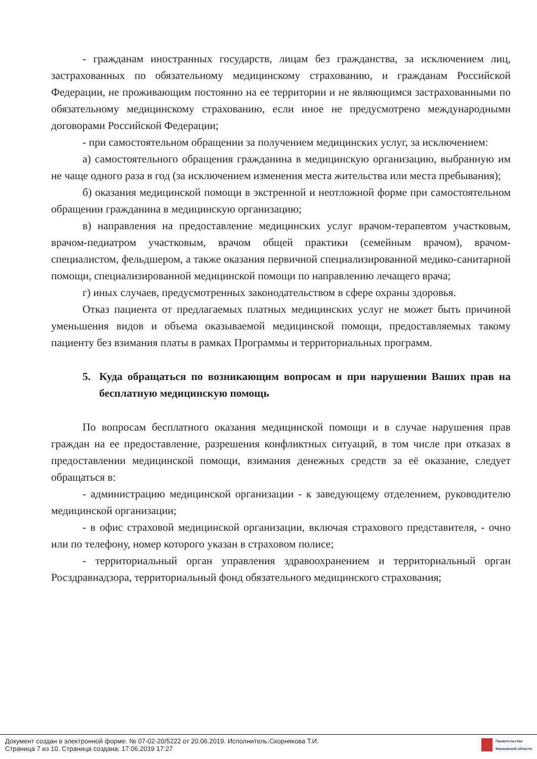- гражданам иностранных государств, лицам без гражданства, за исключением лиц, застрахованных по обязательному медицинскому страхованию, и гражданам Российской Федерации, не проживающим постоянно на ее территории и не являющимся застрахованными по обязательному медицинскому страхованию, если иное не предусмотрено международными договорами Российской Федерации;
- при самостоятельном обращении за получением медицинских услуг, за исключением:
а) самостоятельного обращения гражданина в медицинскую организацию, выбранную им не чаще одного раза в год (за исключением изменения места жительства или места пребывания);
б) оказания медицинской помощи в экстренной и неотложной форме при самостоятельном обращении гражданина в медицинскую организацию;
в) направления на предоставление медицинских услуг врачом-терапевтом участковым, врачом-педиатром участковым, врачом общей практики (семейным врачом), врачом-специалистом, фельдшером, а также оказания первичной специализированной медико-санитарной помощи, специализированной медицинской помощи по направлению лечащего врача;
г) иных случаев, предусмотренных законодательством в сфере охраны здоровья.
Отказ пациента от предлагаемых платных медицинских услуг не может быть причиной уменьшения видов и объема оказываемой медицинской помощи, предоставляемых такому пациенту без взимания платы в рамках Программы и территориальных программ.
5. Куда обращаться по возникающим вопросам и при нарушении Ваших прав на бесплатную медицинскую помощь
По вопросам бесплатного оказания медицинской помощи и в случае нарушения прав граждан на ее предоставление, разрешения конфликтных ситуаций, в том числе при отказах в предоставлении медицинской помощи, взимания денежных средств за её оказание, следует обращаться в:
- администрацию медицинской организации - к заведующему отделением, руководителю медицинской организации;
- в офис страховой медицинской организации, включая страхового представителя, - очно или по телефону, номер которого указан в страховом полисе;
- территориальный орган управления здравоохранением и территориальный орган Росздравнадзора, территориальный фонд обязательного медицинского страхования;
Документ создан в электронной форме. № 07-02-20/5222 от 20.06.2019. Исполнитель:Скорнякова Т.И.
Страница 7 из 10. Страница создана: 17.06.2019 17:27
Правительство
Московской области